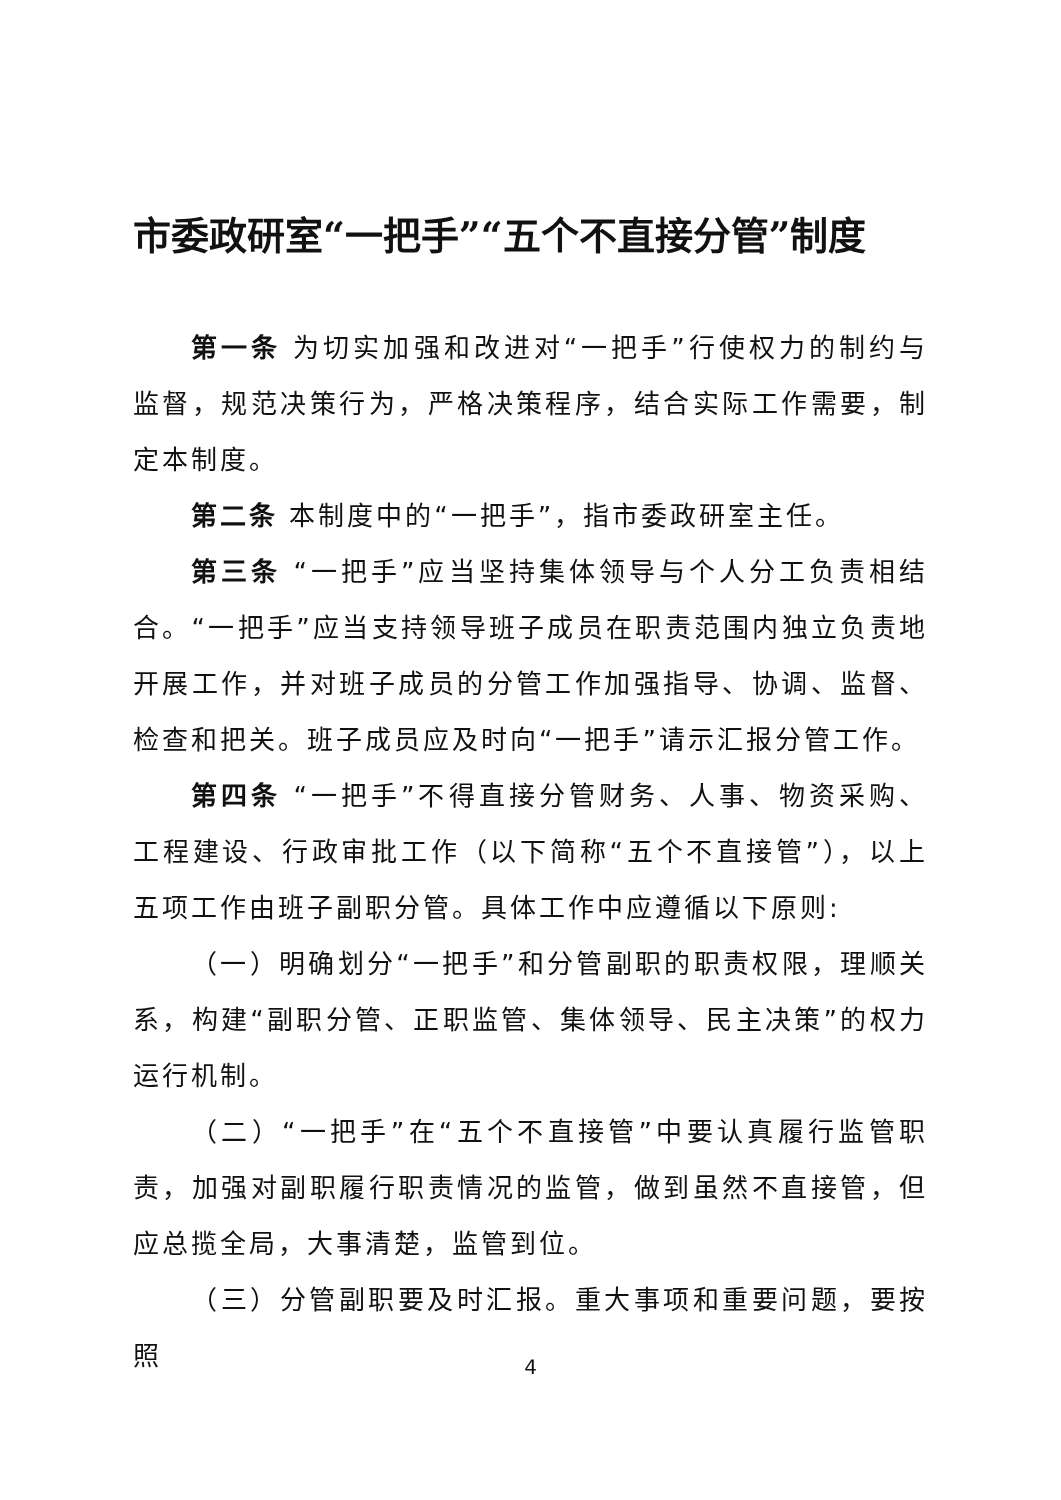市委政研室“一把手”“五个不直接分管”制度
第一条 为切实加强和改进对“一把手”行使权力的制约与监督，规范决策行为，严格决策程序，结合实际工作需要，制定本制度。
第二条 本制度中的“一把手”，指市委政研室主任。
第三条 “一把手”应当坚持集体领导与个人分工负责相结合。“一把手”应当支持领导班子成员在职责范围内独立负责地开展工作，并对班子成员的分管工作加强指导、协调、监督、检查和把关。班子成员应及时向“一把手”请示汇报分管工作。
第四条 “一把手”不得直接分管财务、人事、物资采购、工程建设、行政审批工作（以下简称“五个不直接管”），以上五项工作由班子副职分管。具体工作中应遵循以下原则:
（一）明确划分“一把手”和分管副职的职责权限，理顺关系，构建“副职分管、正职监管、集体领导、民主决策”的权力运行机制。
（二）“一把手”在“五个不直接管”中要认真履行监管职责，加强对副职履行职责情况的监管，做到虽然不直接管，但应总揽全局，大事清楚，监管到位。
（三）分管副职要及时汇报。重大事项和重要问题，要按照
4